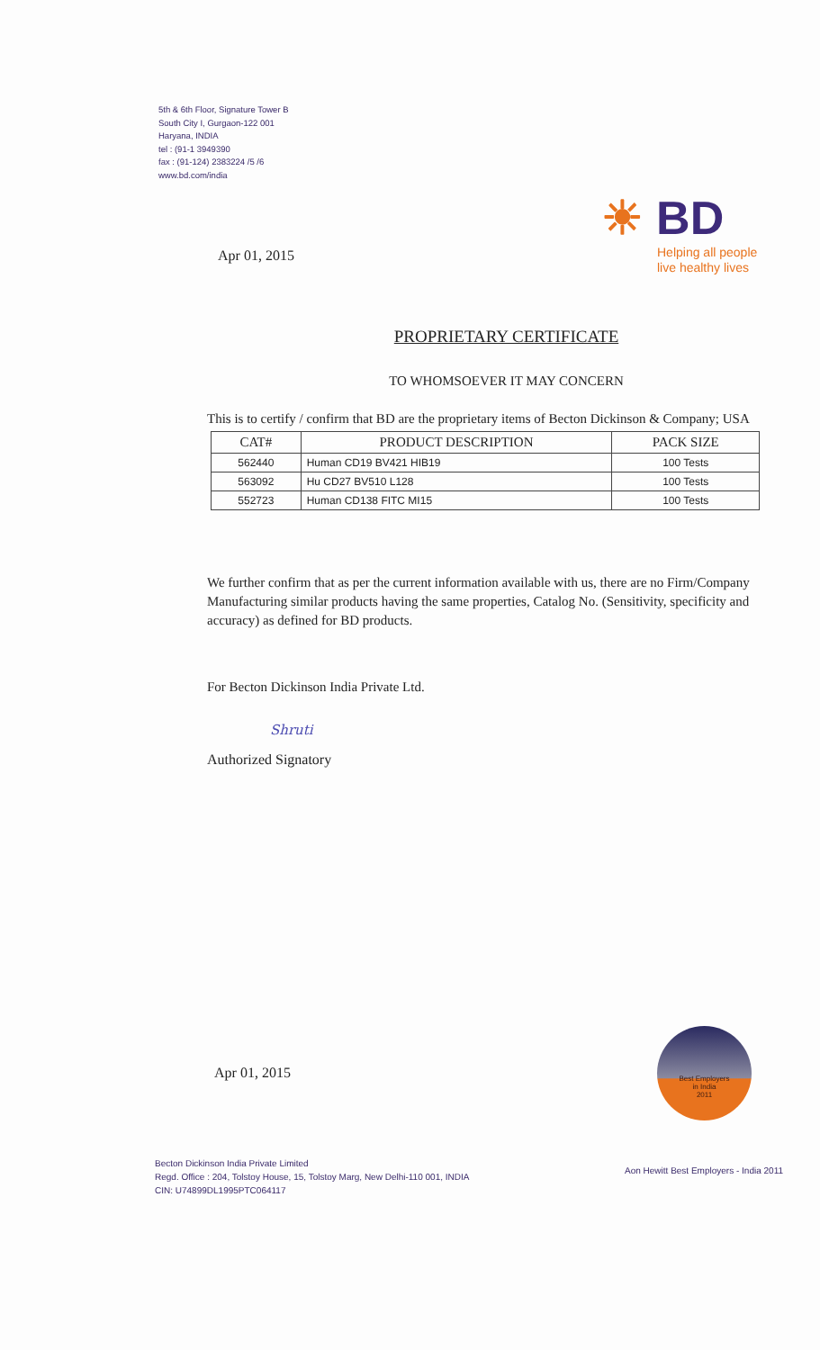5th & 6th Floor, Signature Tower B
South City I, Gurgaon-122 001
Haryana, INDIA
tel : (91-1 3949390
fax : (91-124) 2383224 /5 /6
www.bd.com/india
☀ BD
Helping all people
live healthy lives
Apr 01, 2015
PROPRIETARY CERTIFICATE
TO WHOMSOEVER IT MAY CONCERN
This is to certify / confirm that BD are the proprietary items of Becton Dickinson & Company; USA
| CAT# | PRODUCT DESCRIPTION | PACK SIZE |
| --- | --- | --- |
| 562440 | Human CD19 BV421 HIB19 | 100 Tests |
| 563092 | Hu CD27 BV510 L128 | 100 Tests |
| 552723 | Human CD138 FITC MI15 | 100 Tests |
We further confirm that as per the current information available with us, there are no Firm/Company Manufacturing similar products having the same properties, Catalog No. (Sensitivity, specificity and accuracy) as defined for BD products.
For Becton Dickinson India Private Ltd.
Shruti
Authorized Signatory
Apr 01, 2015
Best Employers
in India
2011
Becton Dickinson India Private Limited
Regd. Office : 204, Tolstoy House, 15, Tolstoy Marg, New Delhi-110 001, INDIA
CIN: U74899DL1995PTC064117
Aon Hewitt Best Employers - India 2011